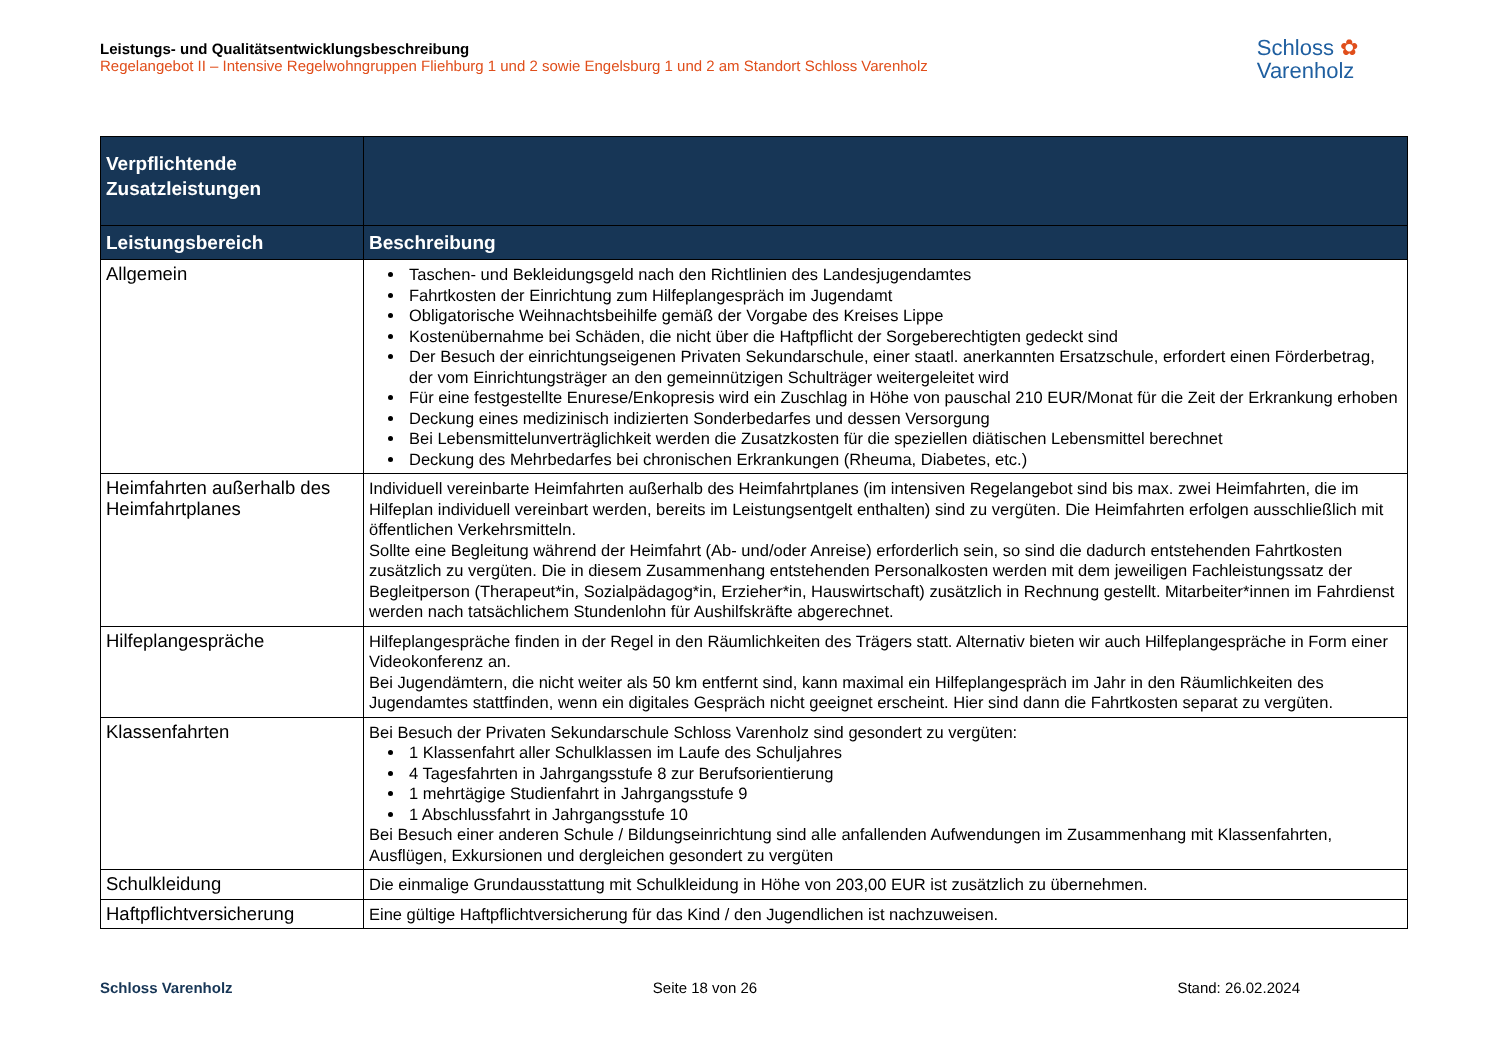Leistungs- und Qualitätsentwicklungsbeschreibung
Regelangebot II – Intensive Regelwohngruppen Fliehburg 1 und 2 sowie Engelsburg 1 und 2 am Standort Schloss Varenholz
Schloss ✿
Varenholz
| Verpflichtende Zusatzleistungen | |
| --- | --- |
| Leistungsbereich | Beschreibung |
| Allgemein | Taschen- und Bekleidungsgeld nach den Richtlinien des Landesjugendamtes Fahrtkosten der Einrichtung zum Hilfeplangespräch im Jugendamt Obligatorische Weihnachtsbeihilfe gemäß der Vorgabe des Kreises Lippe Kostenübernahme bei Schäden, die nicht über die Haftpflicht der Sorgeberechtigten gedeckt sind Der Besuch der einrichtungseigenen Privaten Sekundarschule, einer staatl. anerkannten Ersatzschule, erfordert einen Förderbetrag, der vom Einrichtungsträger an den gemeinnützigen Schulträger weitergeleitet wird Für eine festgestellte Enurese/Enkopresis wird ein Zuschlag in Höhe von pauschal 210 EUR/Monat für die Zeit der Erkrankung erhoben Deckung eines medizinisch indizierten Sonderbedarfes und dessen Versorgung Bei Lebensmittelunverträglichkeit werden die Zusatzkosten für die speziellen diätischen Lebensmittel berechnet Deckung des Mehrbedarfes bei chronischen Erkrankungen (Rheuma, Diabetes, etc.) |
| Heimfahrten außerhalb des Heimfahrtplanes | Individuell vereinbarte Heimfahrten außerhalb des Heimfahrtplanes (im intensiven Regelangebot sind bis max. zwei Heimfahrten, die im Hilfeplan individuell vereinbart werden, bereits im Leistungsentgelt enthalten) sind zu vergüten. Die Heimfahrten erfolgen ausschließlich mit öffentlichen Verkehrsmitteln. Sollte eine Begleitung während der Heimfahrt (Ab- und/oder Anreise) erforderlich sein, so sind die dadurch entstehenden Fahrtkosten zusätzlich zu vergüten. Die in diesem Zusammenhang entstehenden Personalkosten werden mit dem jeweiligen Fachleistungssatz der Begleitperson (Therapeut*in, Sozialpädagog*in, Erzieher*in, Hauswirtschaft) zusätzlich in Rechnung gestellt. Mitarbeiter*innen im Fahrdienst werden nach tatsächlichem Stundenlohn für Aushilfskräfte abgerechnet. |
| Hilfeplangespräche | Hilfeplangespräche finden in der Regel in den Räumlichkeiten des Trägers statt. Alternativ bieten wir auch Hilfeplangespräche in Form einer Videokonferenz an. Bei Jugendämtern, die nicht weiter als 50 km entfernt sind, kann maximal ein Hilfeplangespräch im Jahr in den Räumlichkeiten des Jugendamtes stattfinden, wenn ein digitales Gespräch nicht geeignet erscheint. Hier sind dann die Fahrtkosten separat zu vergüten. |
| Klassenfahrten | Bei Besuch der Privaten Sekundarschule Schloss Varenholz sind gesondert zu vergüten: 1 Klassenfahrt aller Schulklassen im Laufe des Schuljahres 4 Tagesfahrten in Jahrgangsstufe 8 zur Berufsorientierung 1 mehrtägige Studienfahrt in Jahrgangsstufe 9 1 Abschlussfahrt in Jahrgangsstufe 10 Bei Besuch einer anderen Schule / Bildungseinrichtung sind alle anfallenden Aufwendungen im Zusammenhang mit Klassenfahrten, Ausflügen, Exkursionen und dergleichen gesondert zu vergüten |
| Schulkleidung | Die einmalige Grundausstattung mit Schulkleidung in Höhe von 203,00 EUR ist zusätzlich zu übernehmen. |
| Haftpflichtversicherung | Eine gültige Haftpflichtversicherung für das Kind / den Jugendlichen ist nachzuweisen. |
Schloss Varenholz Seite 18 von 26 Stand: 26.02.2024